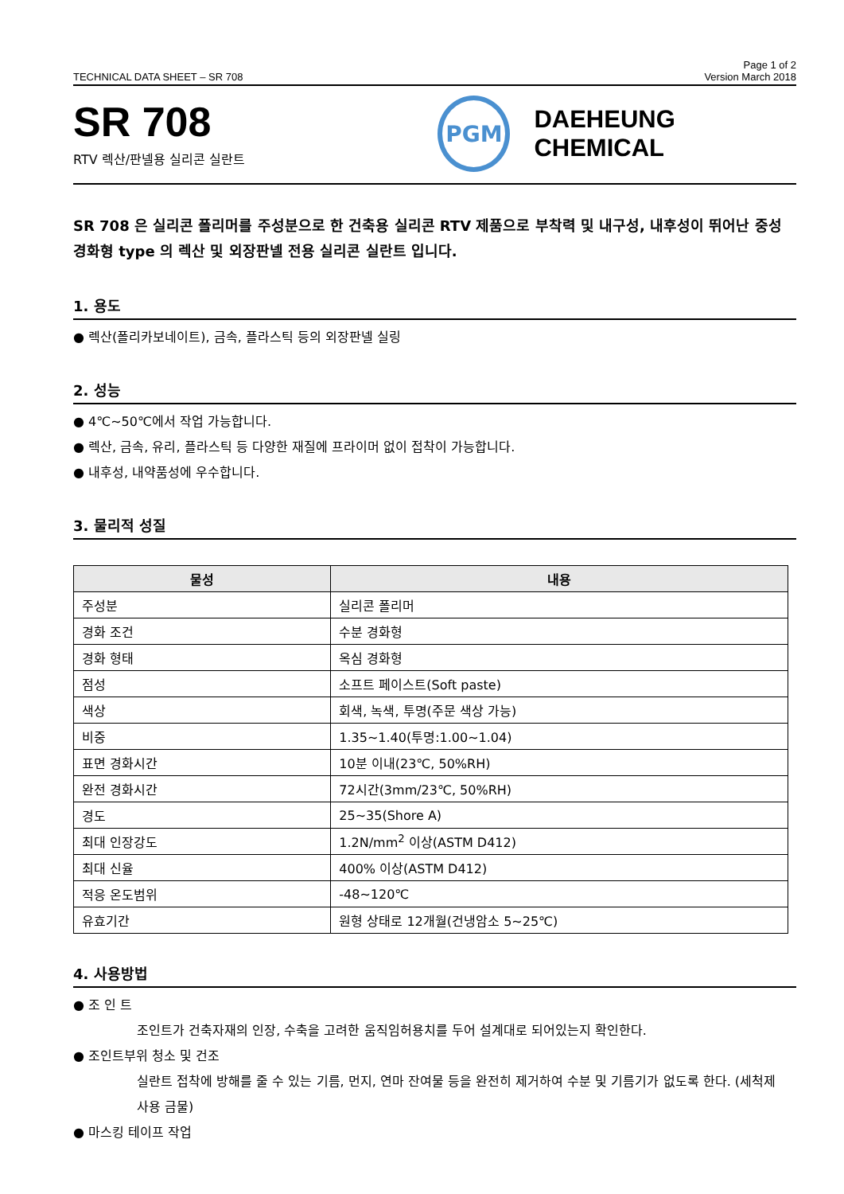TECHNICAL DATA SHEET – SR 708 Page 1 of 2
Version March 2018
SR 708
RTV 렉산/판넬용 실리콘 실란트
PGM
DAEHEUNG CHEMICAL
SR 708 은 실리콘 폴리머를 주성분으로 한 건축용 실리콘 RTV 제품으로 부착력 및 내구성, 내후성이 뛰어난 중성 경화형 type 의 렉산 및 외장판넬 전용 실리콘 실란트 입니다.
1. 용도
● 렉산(폴리카보네이트), 금속, 플라스틱 등의 외장판넬 실링
2. 성능
● 4℃~50℃에서 작업 가능합니다.
● 렉산, 금속, 유리, 플라스틱 등 다양한 재질에 프라이머 없이 접착이 가능합니다.
● 내후성, 내약품성에 우수합니다.
3. 물리적 성질
| 물성 | 내용 |
| --- | --- |
| 주성분 | 실리콘 폴리머 |
| 경화 조건 | 수분 경화형 |
| 경화 형태 | 옥심 경화형 |
| 점성 | 소프트 페이스트(Soft paste) |
| 색상 | 회색, 녹색, 투명(주문 색상 가능) |
| 비중 | 1.35~1.40(투명:1.00~1.04) |
| 표면 경화시간 | 10분 이내(23℃, 50%RH) |
| 완전 경화시간 | 72시간(3mm/23℃, 50%RH) |
| 경도 | 25~35(Shore A) |
| 최대 인장강도 | 1.2N/mm<sup>2</sup> 이상(ASTM D412) |
| 최대 신율 | 400% 이상(ASTM D412) |
| 적응 온도범위 | -48~120℃ |
| 유효기간 | 원형 상태로 12개월(건냉암소 5~25℃) |
4. 사용방법
● 조 인 트
조인트가 건축자재의 인장, 수축을 고려한 움직임허용치를 두어 설계대로 되어있는지 확인한다.
● 조인트부위 청소 및 건조
실란트 접착에 방해를 줄 수 있는 기름, 먼지, 연마 잔여물 등을 완전히 제거하여 수분 및 기름기가 없도록 한다. (세척제 사용 금물)
● 마스킹 테이프 작업